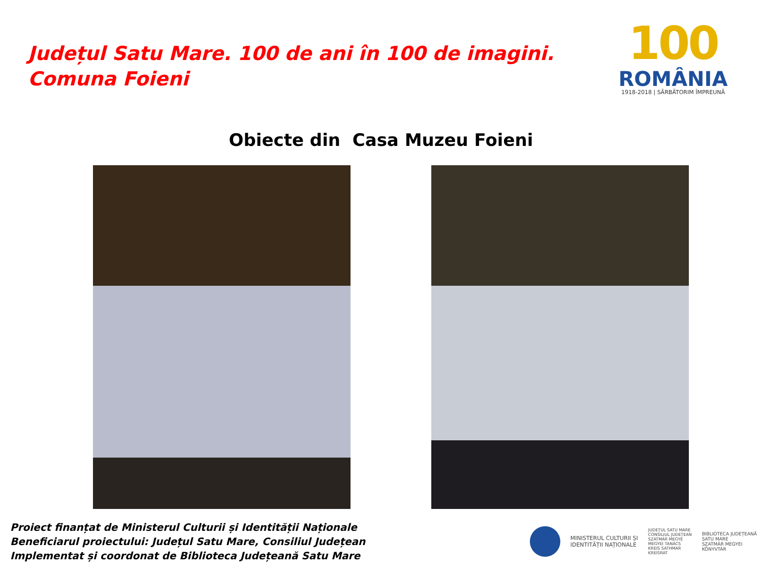Județul Satu Mare. 100 de ani în 100 de imagini.
Comuna Foieni
100
ROMÂNIA
1918-2018 | SĂRBĂTORIM ÎMPREUNĂ
Obiecte din Casa Muzeu Foieni
Proiect finanțat de Ministerul Culturii și Identității Naționale
Beneficiarul proiectului: Județul Satu Mare, Consiliul Județean
Implementat și coordonat de Biblioteca Județeană Satu Mare
MINISTERUL CULTURII ȘI
IDENTITĂȚII NAȚIONALE
JUDEȚUL SATU MARE
CONSILIUL JUDEȚEAN
SZATMÁR MEGYE
MEGYEI TANÁCS
KREIS SATHMAR
KREISRAT
BIBLIOTECA JUDEȚEANĂ
SATU MARE
SZATMÁR MEGYEI
KÖNYVTÁR